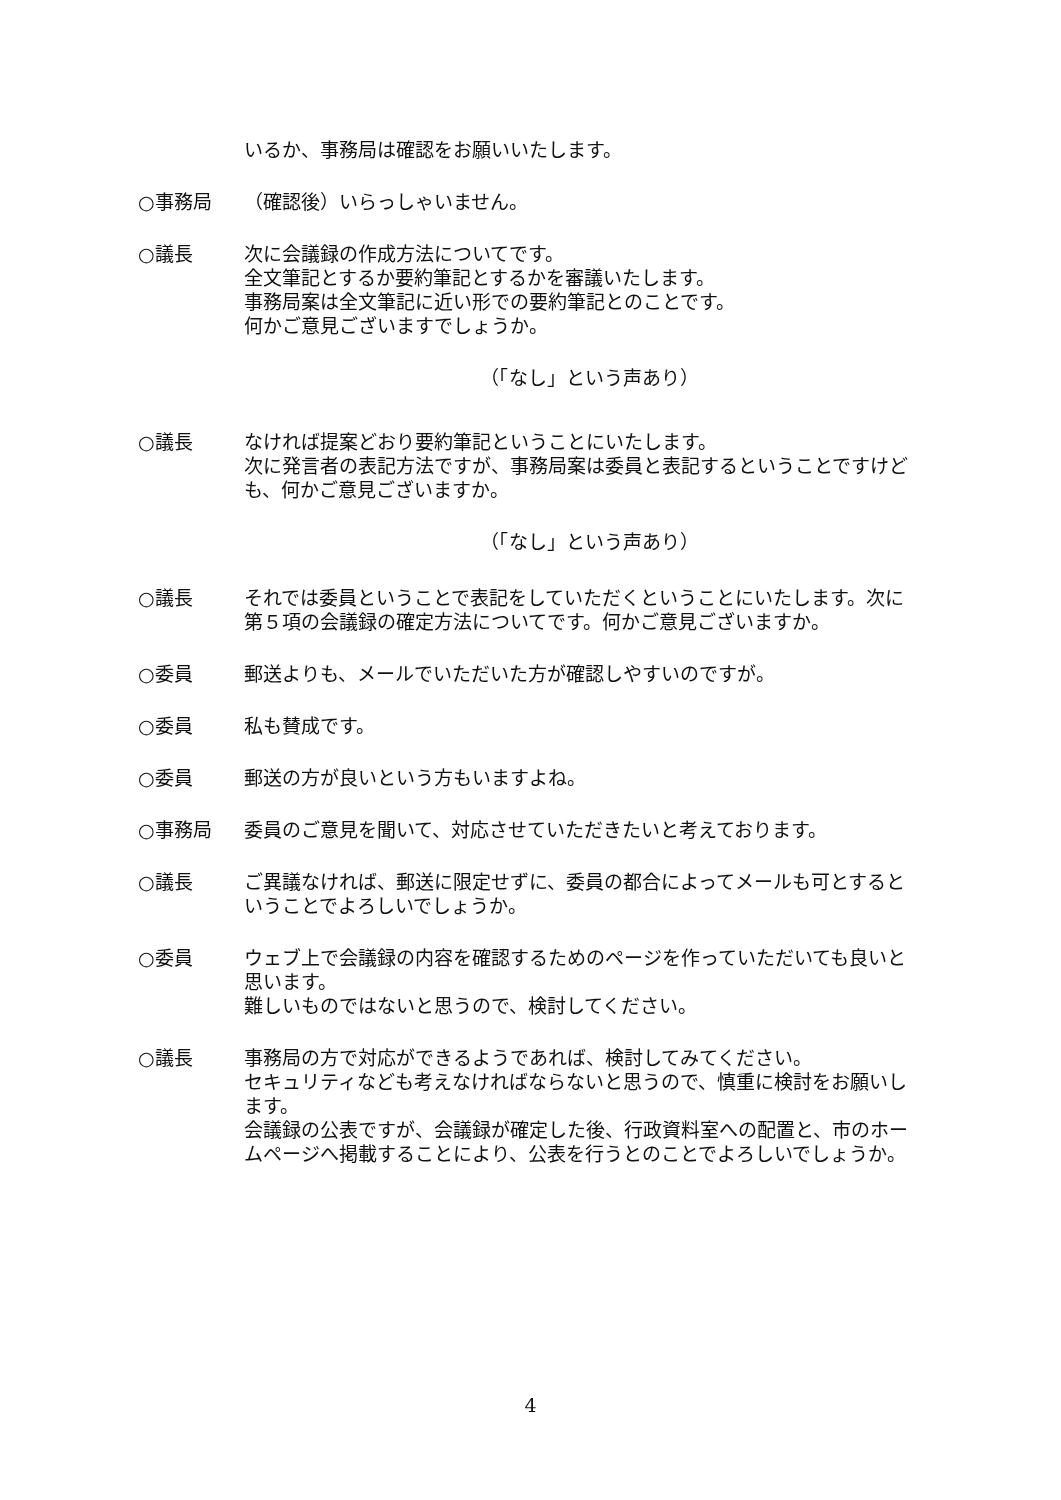いるか、事務局は確認をお願いいたします。
○事務局 （確認後）いらっしゃいません。
○議長 次に会議録の作成方法についてです。
全文筆記とするか要約筆記とするかを審議いたします。
事務局案は全文筆記に近い形での要約筆記とのことです。
何かご意見ございますでしょうか。
（「なし」という声あり）
○議長 なければ提案どおり要約筆記ということにいたします。
次に発言者の表記方法ですが、事務局案は委員と表記するということですけども、何かご意見ございますか。
（「なし」という声あり）
○議長 それでは委員ということで表記をしていただくということにいたします。次に第５項の会議録の確定方法についてです。何かご意見ございますか。
○委員 郵送よりも、メールでいただいた方が確認しやすいのですが。
○委員 私も賛成です。
○委員 郵送の方が良いという方もいますよね。
○事務局 委員のご意見を聞いて、対応させていただきたいと考えております。
○議長 ご異議なければ、郵送に限定せずに、委員の都合によってメールも可とするということでよろしいでしょうか。
○委員 ウェブ上で会議録の内容を確認するためのページを作っていただいても良いと思います。
難しいものではないと思うので、検討してください。
○議長 事務局の方で対応ができるようであれば、検討してみてください。
セキュリティなども考えなければならないと思うので、慎重に検討をお願いします。
会議録の公表ですが、会議録が確定した後、行政資料室への配置と、市のホームページへ掲載することにより、公表を行うとのことでよろしいでしょうか。
4